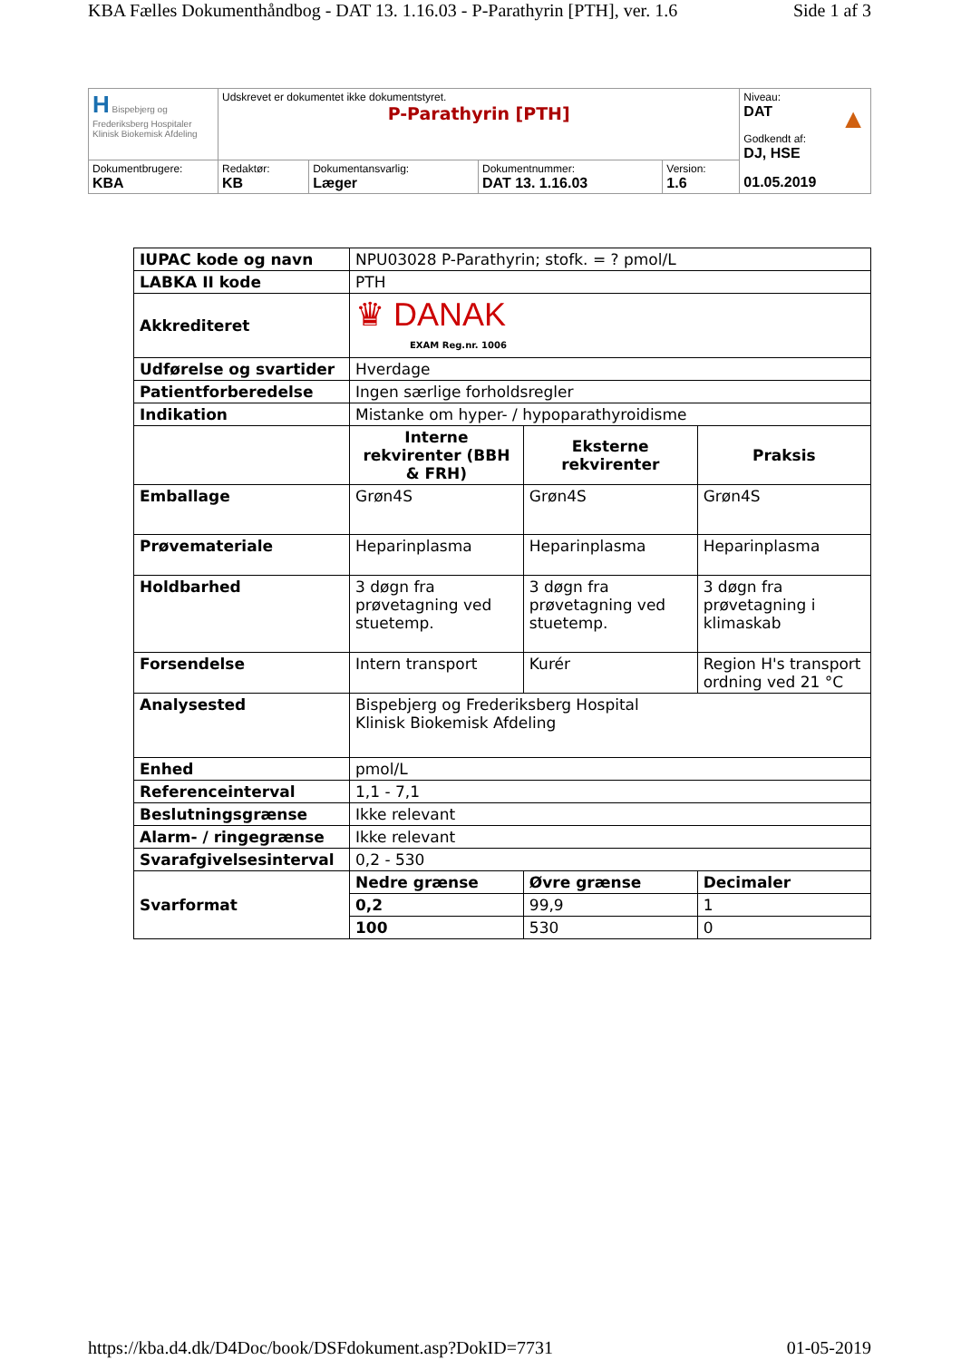KBA Fælles Dokumenthåndbog - DAT 13. 1.16.03 - P-Parathyrin [PTH], ver. 1.6 Side 1 af 3
| H Bispebjerg og Frederiksberg Hospitaler Klinisk Biokemisk Afdeling | Udskrevet er dokumentet ikke dokumentstyret. P-Parathyrin [PTH] | | | | Niveau: DAT ▲ Godkendt af: DJ, HSE 01.05.2019 |
| Dokumentbrugere: KBA | Redaktør: KB | Dokumentansvarlig: Læger | Dokumentnummer: DAT 13. 1.16.03 | Version: 1.6 | |
| IUPAC kode og navn | NPU03028 P-Parathyrin; stofk. = ? pmol/L | | |
| LABKA II kode | PTH | | |
| Akkrediteret | ♛ DANAK EXAM Reg.nr. 1006 | | |
| Udførelse og svartider | Hverdage | | |
| Patientforberedelse | Ingen særlige forholdsregler | | |
| Indikation | Mistanke om hyper- / hypoparathyroidisme | | |
| | Interne rekvirenter (BBH & FRH) | Eksterne rekvirenter | Praksis |
| Emballage | Grøn4S | Grøn4S | Grøn4S |
| Prøvemateriale | Heparinplasma | Heparinplasma | Heparinplasma |
| Holdbarhed | 3 døgn fra prøvetagning ved stuetemp. | 3 døgn fra prøvetagning ved stuetemp. | 3 døgn fra prøvetagning i klimaskab |
| Forsendelse | Intern transport | Kurér | Region H's transport ordning ved 21 °C |
| Analysested | Bispebjerg og Frederiksberg Hospital Klinisk Biokemisk Afdeling | | |
| Enhed | pmol/L | | |
| Referenceinterval | 1,1 - 7,1 | | |
| Beslutningsgrænse | Ikke relevant | | |
| Alarm- / ringegrænse | Ikke relevant | | |
| Svarafgivelsesinterval | 0,2 - 530 | | |
| Svarformat | Nedre grænse | Øvre grænse | Decimaler |
| | 0,2 | 99,9 | 1 |
| | 100 | 530 | 0 |
https://kba.d4.dk/D4Doc/book/DSFdokument.asp?DokID=7731 01-05-2019